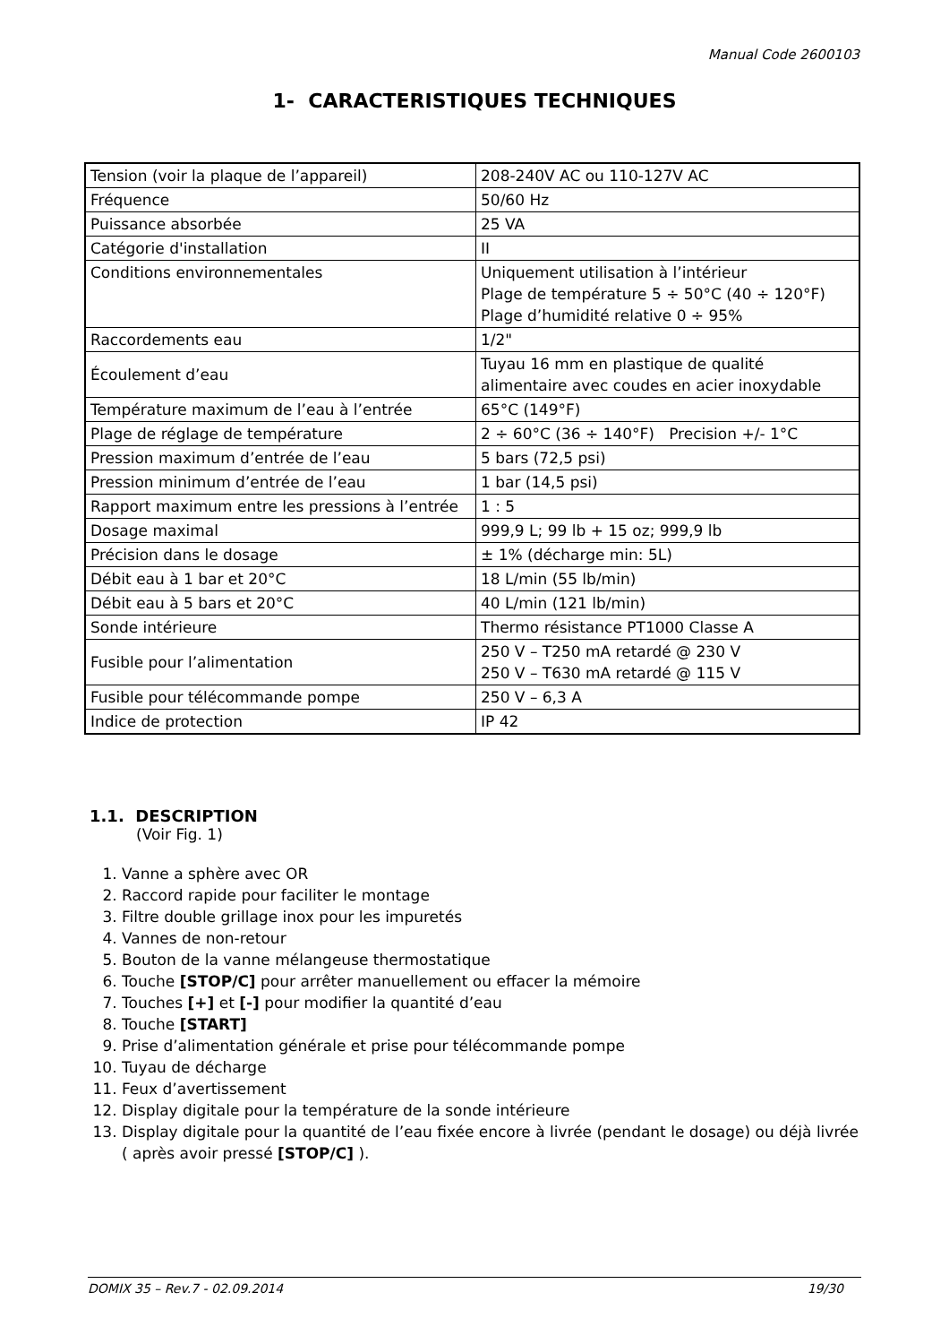Manual Code 2600103
1- CARACTERISTIQUES TECHNIQUES
| Tension (voir la plaque de l’appareil) | 208-240V AC ou 110-127V AC |
| Fréquence | 50/60 Hz |
| Puissance absorbée | 25 VA |
| Catégorie d'installation | II |
| Conditions environnementales | Uniquement utilisation à l’intérieur Plage de température 5 ÷ 50°C (40 ÷ 120°F) Plage d’humidité relative 0 ÷ 95% |
| Raccordements eau | 1/2" |
| Écoulement d’eau | Tuyau 16 mm en plastique de qualité alimentaire avec coudes en acier inoxydable |
| Température maximum de l’eau à l’entrée | 65°C (149°F) |
| Plage de réglage de température | 2 ÷ 60°C (36 ÷ 140°F) Precision +/- 1°C |
| Pression maximum d’entrée de l’eau | 5 bars (72,5 psi) |
| Pression minimum d’entrée de l’eau | 1 bar (14,5 psi) |
| Rapport maximum entre les pressions à l’entrée | 1 : 5 |
| Dosage maximal | 999,9 L; 99 lb + 15 oz; 999,9 lb |
| Précision dans le dosage | ± 1% (décharge min: 5L) |
| Débit eau à 1 bar et 20°C | 18 L/min (55 lb/min) |
| Débit eau à 5 bars et 20°C | 40 L/min (121 lb/min) |
| Sonde intérieure | Thermo résistance PT1000 Classe A |
| Fusible pour l’alimentation | 250 V – T250 mA retardé @ 230 V 250 V – T630 mA retardé @ 115 V |
| Fusible pour télécommande pompe | 250 V – 6,3 A |
| Indice de protection | IP 42 |
1.1. DESCRIPTION
(Voir Fig. 1)
1. Vanne a sphère avec OR
2. Raccord rapide pour faciliter le montage
3. Filtre double grillage inox pour les impuretés
4. Vannes de non-retour
5. Bouton de la vanne mélangeuse thermostatique
6. Touche [STOP/C] pour arrêter manuellement ou effacer la mémoire
7. Touches [+] et [-] pour modifier la quantité d’eau
8. Touche [START]
9. Prise d’alimentation générale et prise pour télécommande pompe
10. Tuyau de décharge
11. Feux d’avertissement
12. Display digitale pour la température de la sonde intérieure
13. Display digitale pour la quantité de l’eau fixée encore à livrée (pendant le dosage) ou déjà livrée ( après avoir pressé [STOP/C] ).
DOMIX 35 – Rev.7 - 02.09.2014 19/30